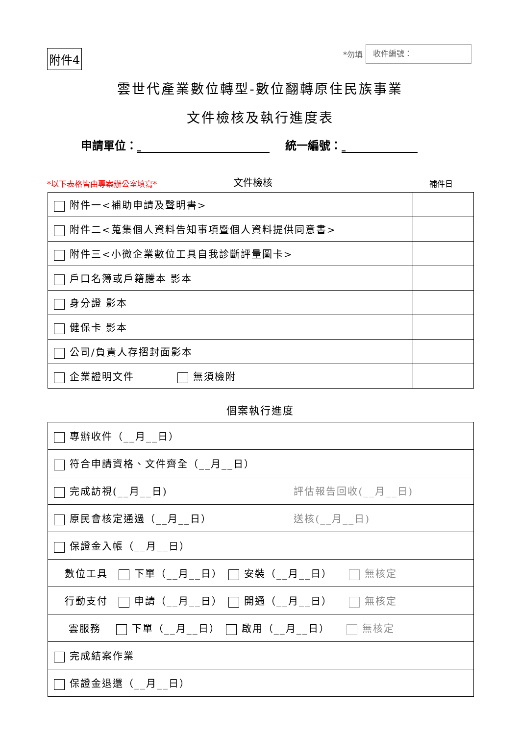附件4 *勿填 收件編號：
雲世代產業數位轉型-數位翻轉原住民族事業
文件檢核及執行進度表
申請單位： 統一編號：
*以下表格皆由專案辦公室填寫* 文件檢核 補件日
| 附件一<補助申請及聲明書> | |
| 附件二<蒐集個人資料告知事項暨個人資料提供同意書> | |
| 附件三<小微企業數位工具自我診斷評量圖卡> | |
| 戶口名簿或戶籍謄本 影本 | |
| 身分證 影本 | |
| 健保卡 影本 | |
| 公司/負責人存摺封面影本 | |
| 企業證明文件 無須檢附 | |
個案執行進度
| 專辦收件（__月__日） | |
| 符合申請資格、文件齊全（__月__日） | |
| 完成訪視(__月__日) | 評估報告回收(__月__日) |
| 原民會核定通過（__月__日） | 送核(__月__日) |
| 保證金入帳（__月__日） | |
| 數位工具 下單（__月__日） 安裝（__月__日） 無核定 | |
| 行動支付 申請（__月__日） 開通（__月__日） 無核定 | |
| 雲服務 下單（__月__日） 啟用（__月__日） 無核定 | |
| 完成結案作業 | |
| 保證金退還（__月__日） | |